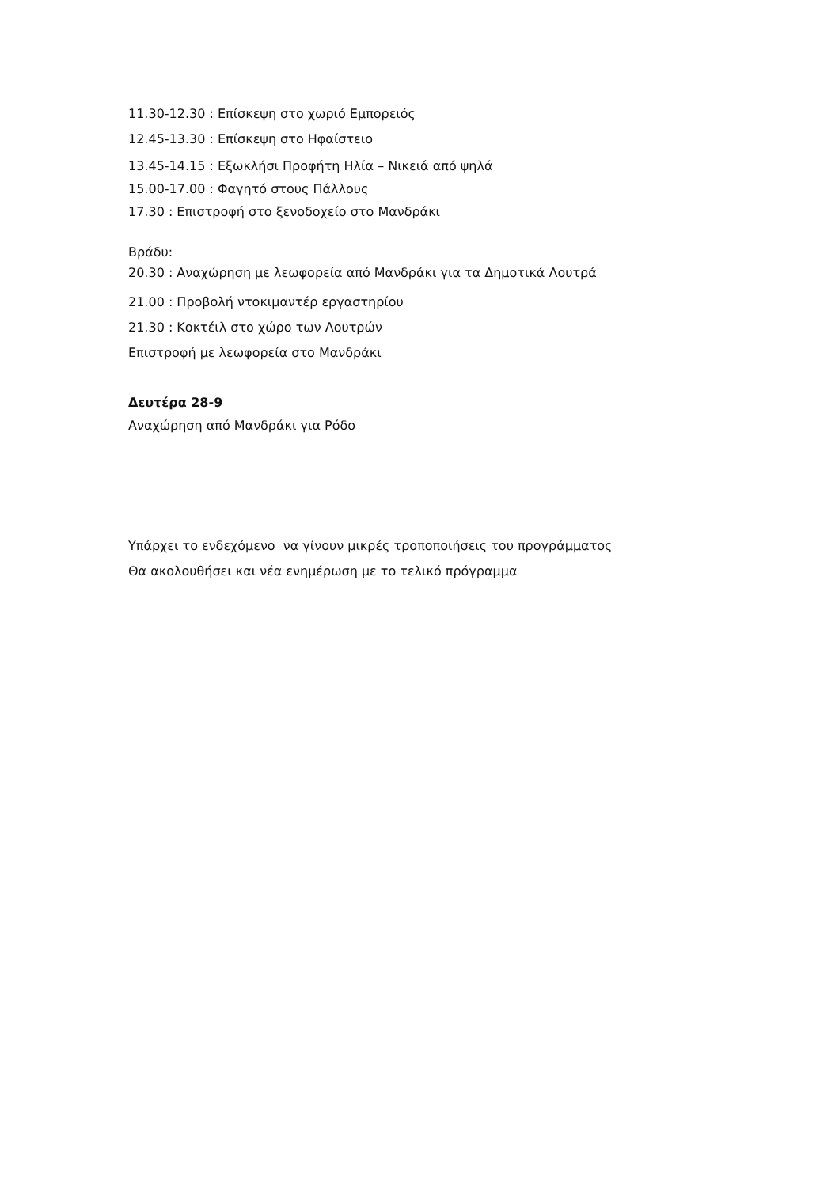11.30-12.30 : Επίσκεψη στο χωριό Εμπορειός
12.45-13.30 : Επίσκεψη στο Ηφαίστειο
13.45-14.15 : Εξωκλήσι Προφήτη Ηλία – Νικειά από ψηλά
15.00-17.00 : Φαγητό στους Πάλλους
17.30 : Επιστροφή στο ξενοδοχείο στο Μανδράκι
Βράδυ:
20.30 : Αναχώρηση με λεωφορεία από Μανδράκι για τα Δημοτικά Λουτρά
21.00 : Προβολή ντοκιμαντέρ εργαστηρίου
21.30 : Κοκτέιλ στο χώρο των Λουτρών
Επιστροφή με λεωφορεία στο Μανδράκι
Δευτέρα 28-9
Αναχώρηση από Μανδράκι για Ρόδο
Υπάρχει το ενδεχόμενο να γίνουν μικρές τροποποιήσεις του προγράμματος
Θα ακολουθήσει και νέα ενημέρωση με το τελικό πρόγραμμα